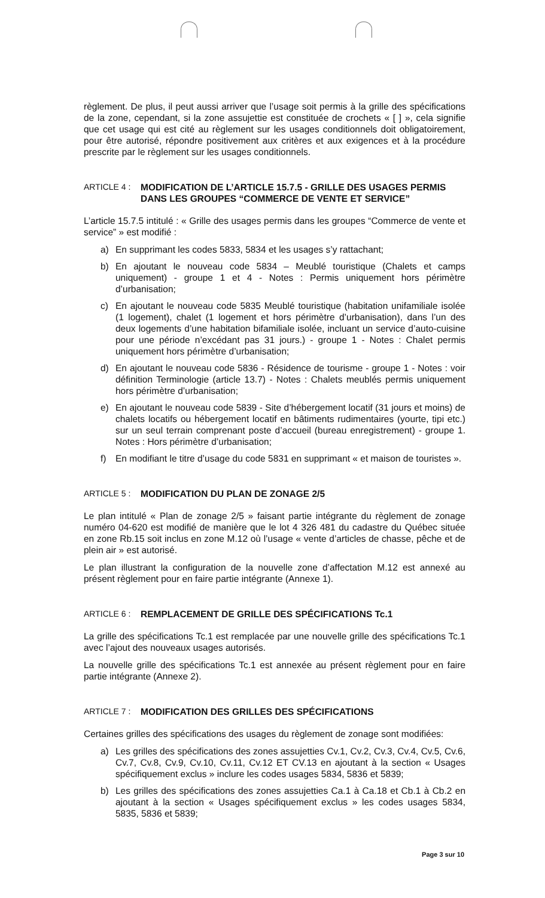règlement. De plus, il peut aussi arriver que l’usage soit permis à la grille des spécifications de la zone, cependant, si la zone assujettie est constituée de crochets « [ ] », cela signifie que cet usage qui est cité au règlement sur les usages conditionnels doit obligatoirement, pour être autorisé, répondre positivement aux critères et aux exigences et à la procédure prescrite par le règlement sur les usages conditionnels.
ARTICLE 4 : MODIFICATION DE L’ARTICLE 15.7.5 - GRILLE DES USAGES PERMIS DANS LES GROUPES “COMMERCE DE VENTE ET SERVICE”
L’article 15.7.5 intitulé : « Grille des usages permis dans les groupes “Commerce de vente et service” » est modifié :
a) En supprimant les codes 5833, 5834 et les usages s’y rattachant;
b) En ajoutant le nouveau code 5834 – Meublé touristique (Chalets et camps uniquement) - groupe 1 et 4 - Notes : Permis uniquement hors périmètre d’urbanisation;
c) En ajoutant le nouveau code 5835 Meublé touristique (habitation unifamiliale isolée (1 logement), chalet (1 logement et hors périmètre d’urbanisation), dans l’un des deux logements d’une habitation bifamiliale isolée, incluant un service d’auto-cuisine pour une période n’excédant pas 31 jours.) - groupe 1 - Notes : Chalet permis uniquement hors périmètre d’urbanisation;
d) En ajoutant le nouveau code 5836 - Résidence de tourisme - groupe 1 - Notes : voir définition Terminologie (article 13.7) - Notes : Chalets meublés permis uniquement hors périmètre d’urbanisation;
e) En ajoutant le nouveau code 5839 - Site d’hébergement locatif (31 jours et moins) de chalets locatifs ou hébergement locatif en bâtiments rudimentaires (yourte, tipi etc.) sur un seul terrain comprenant poste d’accueil (bureau enregistrement) - groupe 1. Notes : Hors périmètre d’urbanisation;
f) En modifiant le titre d’usage du code 5831 en supprimant « et maison de touristes ».
ARTICLE 5 : MODIFICATION DU PLAN DE ZONAGE 2/5
Le plan intitulé « Plan de zonage 2/5 » faisant partie intégrante du règlement de zonage numéro 04-620 est modifié de manière que le lot 4 326 481 du cadastre du Québec située en zone Rb.15 soit inclus en zone M.12 où l’usage « vente d’articles de chasse, pêche et de plein air » est autorisé.
Le plan illustrant la configuration de la nouvelle zone d’affectation M.12 est annexé au présent règlement pour en faire partie intégrante (Annexe 1).
ARTICLE 6 : REMPLACEMENT DE GRILLE DES SPÉCIFICATIONS Tc.1
La grille des spécifications Tc.1 est remplacée par une nouvelle grille des spécifications Tc.1 avec l’ajout des nouveaux usages autorisés.
La nouvelle grille des spécifications Tc.1 est annexée au présent règlement pour en faire partie intégrante (Annexe 2).
ARTICLE 7 : MODIFICATION DES GRILLES DES SPÉCIFICATIONS
Certaines grilles des spécifications des usages du règlement de zonage sont modifiées:
a) Les grilles des spécifications des zones assujetties Cv.1, Cv.2, Cv.3, Cv.4, Cv.5, Cv.6, Cv.7, Cv.8, Cv.9, Cv.10, Cv.11, Cv.12 ET CV.13 en ajoutant à la section « Usages spécifiquement exclus » inclure les codes usages 5834, 5836 et 5839;
b) Les grilles des spécifications des zones assujetties Ca.1 à Ca.18 et Cb.1 à Cb.2 en ajoutant à la section « Usages spécifiquement exclus » les codes usages 5834, 5835, 5836 et 5839;
Page 3 sur 10